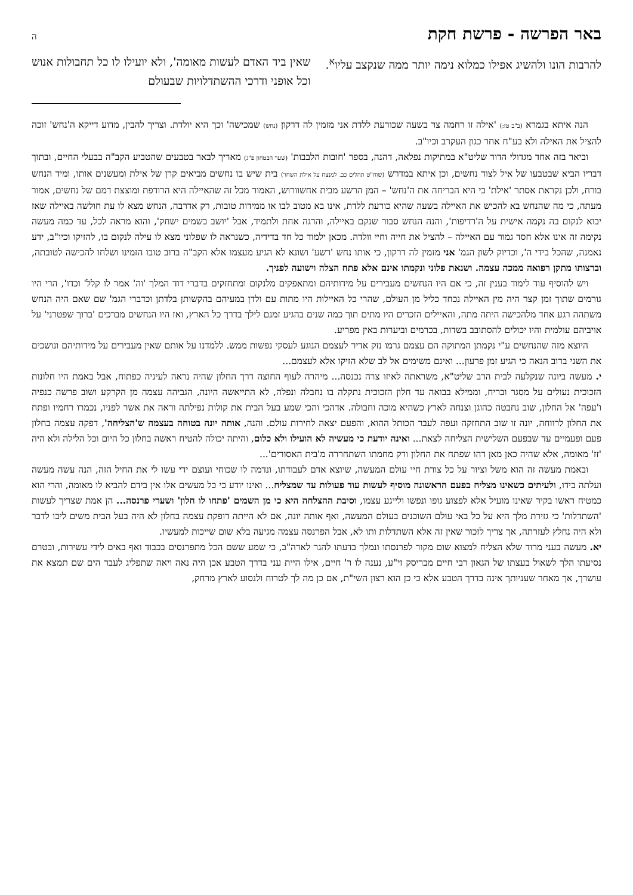באר הפרשה - פרשת חקת ה
להרבות הונו ולהשיג אפילו כמלוא נימה יותר ממה שנקצב עליו<sup>א</sup>.
שאין ביד האדם לעשות מאומה', ולא יועילו לו כל תחבולות אנוש וכל אופני ודרכי ההשתדלויות שבעולם
הנה איתא בגמרא (ב"ב טז:) 'אילה זו רחמה צר בשעה שכורעת ללדת אני מזמין לה דרקון (נחש) שמכישה' וכך היא יולדת. וצריך להבין, מדוע דייקא ה'נחש' זוכה להציל את האילה ולא בע"ח אחר כגון העקרב וכיו"ב.
וביאר בזה אחד מגדולי הדור שליט"א במתיקות נפלאה, דהנה, בספר 'חובות הלבבות' (שער הבטחון פ"ג) מאריך לבאר בטבעים שהטביע הקב"ה בבעלי החיים, ובתוך דבריו הביא שבטבעו של איל לצוד נחשים, וכן איתא במדרש (שוח"ט תהלים כב, למנצח על אילת השחר) בית שיש בו נחשים מביאים קרן של אילת ומעשנים אותו, ומיד הנחש בורח, ולכן נקראת אסתר 'אילת' כי היא הבריחה את ה'נחש' – המן הרשע מבית אחשוורוש, האמור מכל זה שהאיילה היא הרודפת ומוצצת דמם של נחשים, אמור מעתה, כי מה שהנחש בא להכיש את האיילה בשעה שהיא כורעת ללדת, אינו בא מטוב לבו או ממידות טובות, רק אדרבה, הנחש מצא לו עת חולשה באיילה שאז יבוא לנקום בה נקמה אישית על ה'רדיפות', והנה הנחש סבור שנקם באיילה, והרגה אחת ולתמיד, אבל 'יושב בשמים ישחק', והוא מראה לכל, עד כמה מעשה נקימה זה אינו אלא חסד גמור עם האיילה – להציל את חייה וחיי וולדה. מכאן ילמוד כל חד בדידיה, כשנראה לו שפלוני מצא לו עילה לנקום בו, להזיקו וכיו"ב, ידע נאמנה, שהכל בידי ה', וכדיוק לשון הגמ' אני מזמין לה דרקון, כי אותו נחש 'רשע' ושונא לא הגיע מעצמו אלא הקב"ה ברוב טובו הזמינו ושלחו להכישה לטובתה, וברצותו מתקן רפואה ממכה עצמה. ושנאת פלוני ונקמתו אינם אלא פתח הצלה וישועה לפניך.
ויש להוסיף עוד לימוד בענין זה, כי אם היו הנחשים מעבירים על מידותיהם ומתאפקים מלנקום ומתחזקים בדברי דוד המלך 'וה' אמר לו קלל' וכדו', הרי היו גורמים שתוך זמן קצר היה מין האיילה נכחד כליל מן העולם, שהרי כל האיילות היו מתות עם ולדן במעיהם בהקשותן בלדתן וכדברי הגמ' שם שאם היה הנחש משתהה רגע אחד מלהכישה היתה מתה, והאיילים הזכרים היו מתים תוך כמה שנים בהגיע זמנם לילך בדרך כל הארץ, ואז היו הנחשים מברכים 'ברוך שפטרני' על אויביהם עולמית והיו יכולים להסתובב בשדות, בכרמים וביערות באין מפריע.
היוצא מזה שהנחשים ע"י נקמתן המתוקה הם עצמם גרמו נזק אדיר לעצמם הנוגע לעסקי נפשות ממש. ללמדנו על אותם שאין מעבירים על מידותיהם ונושכים את השני ברוב הנאה כי הגיע זמן פרעון... ואינם משימים אל לב שלא הזיקו אלא לעצמם...
י. מעשה ביונה שנקלעה לבית הרב שליט"א, משראתה לאיזו צרה נכנסה... מיהרה לעוף החוצה דרך החלון שהיה נראה לעיניה כפתוח, אבל באמת היו חלונות הזכוכית נעולים על מסגר ובריח, וממילא בבואה עד חלון הזכוכית נתקלה בו נחבלה ונפלה, לא התייאשה היונה, הגביהה עצמה מן הקרקע ושוב פרשה כנפיה ו'עפה' אל החלון, שוב נחבטה כהוגן וצנחה לארץ כשהיא מוכה וחבולה. אדהכי והכי שמע בעל הבית את קולות נפילתה וראה את אשר לפניו, נכמרו רחמיו ופתח את החלון לרווחה, יונה זו שוב התחזקה ועפה לעבר הכותל ההוא, והפעם יצאה לחירות עולם. והנה, אותה יונה בטוחה בעצמה ש'הצליחה', דפקה עצמה בחלון פעם ופעמיים עד שבפעם השלישית הצליחה לצאת... ואינה יודעת כי מעשיה לא הועילו ולא כלום, והיתה יכולה להטיח ראשה בחלון כל היום וכל הלילה ולא היה 'זז' מאומה, אלא שהיה כאן מאן דהו שפתח את החלון ורק מחמתו השתחררה מ'בית האסורים'...
ובאמת מעשה זה הוא משל וציור על כל צורת חיי עולם המעשה, שיוצא אדם לעבודתו, ונדמה לו שכוחי ועוצם ידי עשו לי את החיל הזה, הנה עשה מעשה ועלתה בידו, ולעיתים כשאינו מצליח בפעם הראשונה מוסיף לעשות עוד פעולות עד שמצליח... ואינו יודע כי כל מעשים אלו אין בידם להביא לו מאומה, והרי הוא כמטיח ראשו בקיר שאינו מועיל אלא לפצוע גופו ונפשו ולייגע עצמו, וסיבת ההצלחה היא כי מן השמים 'פתחו לו חלון' ושערי פרנסה... הן אמת שצריך לעשות 'השתדלות' כי גזירת מלך היא על כל באי עולם השוכנים בעולם המעשה, ואף אותה יונה, אם לא הייתה דופקת עצמה בחלון לא היה בעל הבית משים ליבו לדבר ולא היה נחלץ לעזרתה, אך צריך לזכור שאין זה אלא השתדלות ותו לא, אבל הפרנסה עצמה מגיעה בלא שום שייכות למעשיו.
יא. מעשה בעני מרוד שלא הצליח למצוא שום מקור לפרנסתו ונמלך בדעתו להגר לארה"ב, כי שמע ששם הכל מתפרנסים בכבוד ואף באים לידי עשירות, ובטרם נסיעתו הלך לשאול בעצתו של הגאון רבי חיים מבריסק זי"ע, נענה לו ר' חיים, אילו היית עני בדרך הטבע אכן היה נאה ויאה שתפליג לעבר הים שם תמצא את עושרך, אך מאחר שעניותך אינה בדרך הטבע אלא כי כן הוא רצון השי"ת, אם כן מה לך לטרוח ולנסוע לארץ מרחק,